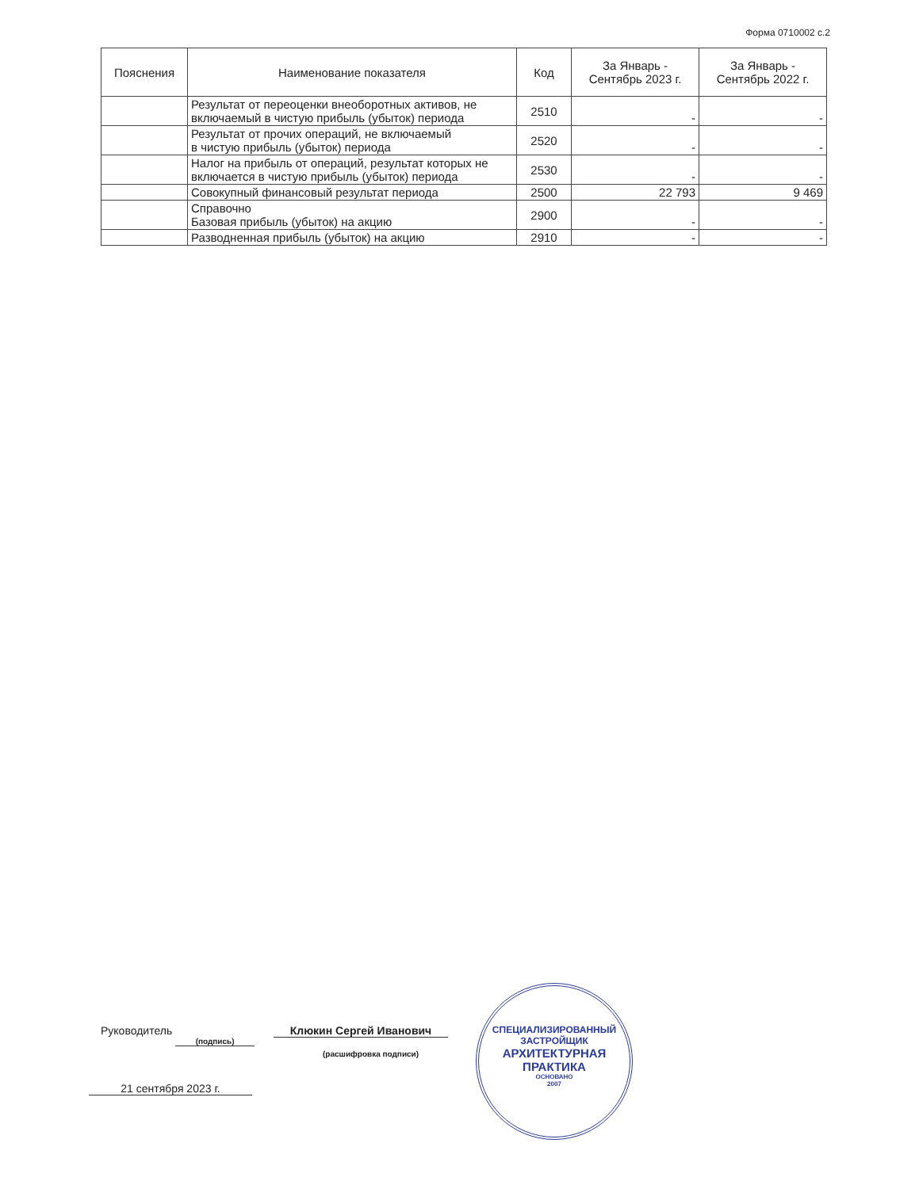Форма 0710002 с.2
| Пояснения | Наименование показателя | Код | За Январь - Сентябрь 2023 г. | За Январь - Сентябрь 2022 г. |
| --- | --- | --- | --- | --- |
| | Результат от переоценки внеоборотных активов, не включаемый в чистую прибыль (убыток) периода | 2510 | - | - |
| | Результат от прочих операций, не включаемый в чистую прибыль (убыток) периода | 2520 | - | - |
| | Налог на прибыль от операций, результат которых не включается в чистую прибыль (убыток) периода | 2530 | - | - |
| | Совокупный финансовый результат периода | 2500 | 22 793 | 9 469 |
| | Справочно Базовая прибыль (убыток) на акцию | 2900 | - | - |
| | Разводненная прибыль (убыток) на акцию | 2910 | - | - |
Руководитель (подпись) Клюкин Сергей Иванович
(расшифровка подписи)
21 сентября 2023 г.
СПЕЦИАЛИЗИРОВАННЫЙ
ЗАСТРОЙЩИК
АРХИТЕКТУРНАЯ
ПРАКТИКА
ОСНОВАНО
2007